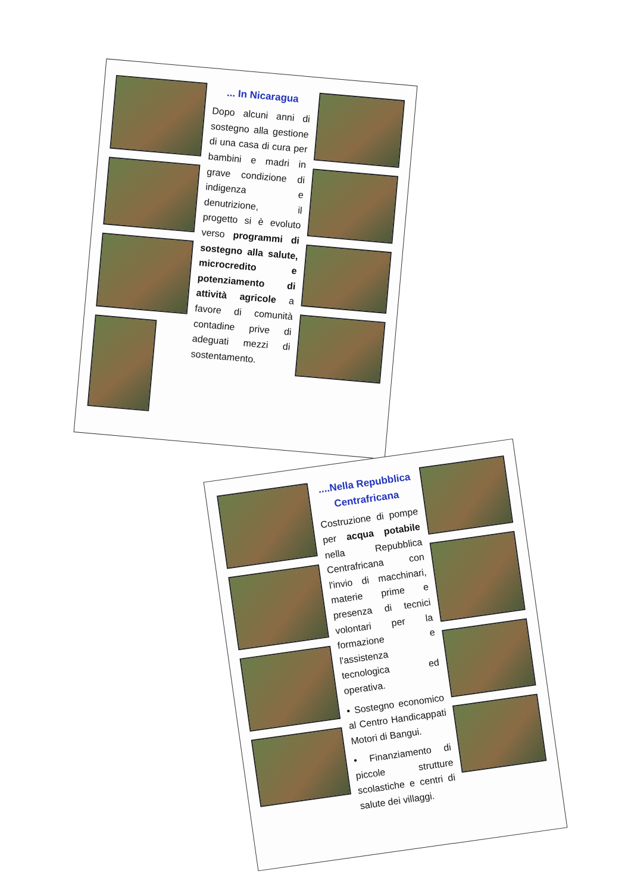... In Nicaragua
Dopo alcuni anni di sostegno alla gestione di una casa di cura per bambini e madri in grave condizione di indigenza e denutrizione, il progetto si è evoluto verso programmi di sostegno alla salute, microcredito e potenziamento di attività agricole a favore di comunità contadine prive di adeguati mezzi di sostentamento.
....Nella Repubblica Centrafricana
Costruzione di pompe per acqua potabile nella Repubblica Centrafricana con l'invio di macchinari, materie prime e presenza di tecnici volontari per la formazione e l'assistenza tecnologica ed operativa.
• Sostegno economico al Centro Handicappati Motori di Bangui.
• Finanziamento di piccole strutture scolastiche e centri di salute dei villaggi.